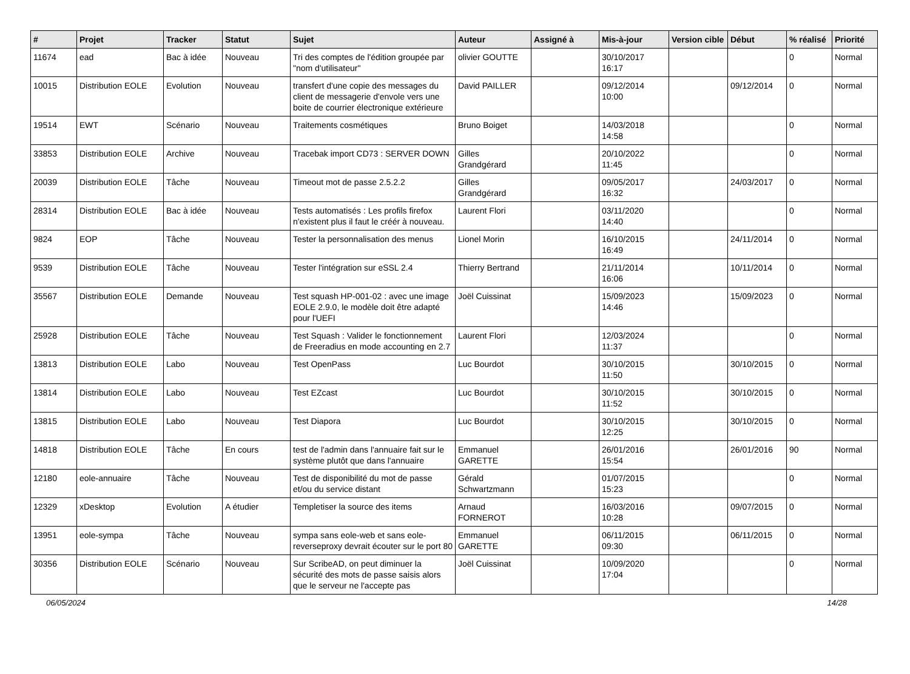| # | Projet | Tracker | Statut | Sujet | Auteur | Assigné à | Mis-à-jour | Version cible | Début | % réalisé | Priorité |
| --- | --- | --- | --- | --- | --- | --- | --- | --- | --- | --- | --- |
| 11674 | ead | Bac à idée | Nouveau | Tri des comptes de l'édition groupée par "nom d'utilisateur" | olivier GOUTTE | | 30/10/2017 16:17 | | | 0 | Normal |
| 10015 | Distribution EOLE | Evolution | Nouveau | transfert d'une copie des messages du client de messagerie d'envole vers une boite de courrier électronique extérieure | David PAILLER | | 09/12/2014 10:00 | | 09/12/2014 | 0 | Normal |
| 19514 | EWT | Scénario | Nouveau | Traitements cosmétiques | Bruno Boiget | | 14/03/2018 14:58 | | | 0 | Normal |
| 33853 | Distribution EOLE | Archive | Nouveau | Tracebak import CD73 : SERVER DOWN | Gilles Grandgérard | | 20/10/2022 11:45 | | | 0 | Normal |
| 20039 | Distribution EOLE | Tâche | Nouveau | Timeout mot de passe 2.5.2.2 | Gilles Grandgérard | | 09/05/2017 16:32 | | 24/03/2017 | 0 | Normal |
| 28314 | Distribution EOLE | Bac à idée | Nouveau | Tests automatisés : Les profils firefox n'existent plus il faut le créér à nouveau. | Laurent Flori | | 03/11/2020 14:40 | | | 0 | Normal |
| 9824 | EOP | Tâche | Nouveau | Tester la personnalisation des menus | Lionel Morin | | 16/10/2015 16:49 | | 24/11/2014 | 0 | Normal |
| 9539 | Distribution EOLE | Tâche | Nouveau | Tester l'intégration sur eSSL 2.4 | Thierry Bertrand | | 21/11/2014 16:06 | | 10/11/2014 | 0 | Normal |
| 35567 | Distribution EOLE | Demande | Nouveau | Test squash HP-001-02 : avec une image EOLE 2.9.0, le modèle doit être adapté pour l'UEFI | Joël Cuissinat | | 15/09/2023 14:46 | | 15/09/2023 | 0 | Normal |
| 25928 | Distribution EOLE | Tâche | Nouveau | Test Squash : Valider le fonctionnement de Freeradius en mode accounting en 2.7 | Laurent Flori | | 12/03/2024 11:37 | | | 0 | Normal |
| 13813 | Distribution EOLE | Labo | Nouveau | Test OpenPass | Luc Bourdot | | 30/10/2015 11:50 | | 30/10/2015 | 0 | Normal |
| 13814 | Distribution EOLE | Labo | Nouveau | Test EZcast | Luc Bourdot | | 30/10/2015 11:52 | | 30/10/2015 | 0 | Normal |
| 13815 | Distribution EOLE | Labo | Nouveau | Test Diapora | Luc Bourdot | | 30/10/2015 12:25 | | 30/10/2015 | 0 | Normal |
| 14818 | Distribution EOLE | Tâche | En cours | test de l'admin dans l'annuaire fait sur le système plutôt que dans l'annuaire | Emmanuel GARETTE | | 26/01/2016 15:54 | | 26/01/2016 | 90 | Normal |
| 12180 | eole-annuaire | Tâche | Nouveau | Test de disponibilité du mot de passe et/ou du service distant | Gérald Schwartzmann | | 01/07/2015 15:23 | | | 0 | Normal |
| 12329 | xDesktop | Evolution | A étudier | Templetiser la source des items | Arnaud FORNEROT | | 16/03/2016 10:28 | | 09/07/2015 | 0 | Normal |
| 13951 | eole-sympa | Tâche | Nouveau | sympa sans eole-web et sans eole-reverseproxy devrait écouter sur le port 80 | Emmanuel GARETTE | | 06/11/2015 09:30 | | 06/11/2015 | 0 | Normal |
| 30356 | Distribution EOLE | Scénario | Nouveau | Sur ScribeAD, on peut diminuer la sécurité des mots de passe saisis alors que le serveur ne l'accepte pas | Joël Cuissinat | | 10/09/2020 17:04 | | | 0 | Normal |
06/05/2024 14/28